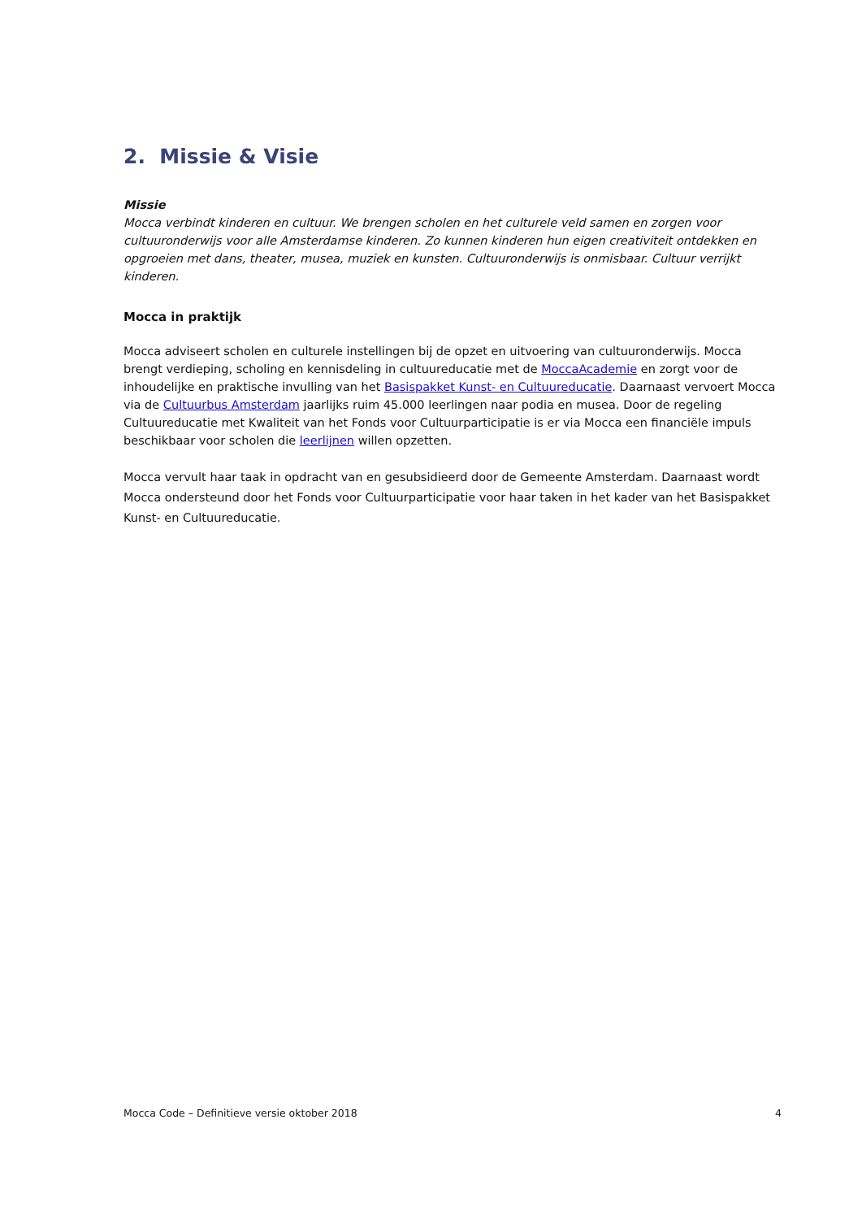2. Missie & Visie
Missie
Mocca verbindt kinderen en cultuur. We brengen scholen en het culturele veld samen en zorgen voor cultuuronderwijs voor alle Amsterdamse kinderen. Zo kunnen kinderen hun eigen creativiteit ontdekken en opgroeien met dans, theater, musea, muziek en kunsten. Cultuuronderwijs is onmisbaar. Cultuur verrijkt kinderen.
Mocca in praktijk
Mocca adviseert scholen en culturele instellingen bij de opzet en uitvoering van cultuuronderwijs. Mocca brengt verdieping, scholing en kennisdeling in cultuureducatie met de MoccaAcademie en zorgt voor de inhoudelijke en praktische invulling van het Basispakket Kunst- en Cultuureducatie. Daarnaast vervoert Mocca via de Cultuurbus Amsterdam jaarlijks ruim 45.000 leerlingen naar podia en musea. Door de regeling Cultuureducatie met Kwaliteit van het Fonds voor Cultuurparticipatie is er via Mocca een financiële impuls beschikbaar voor scholen die leerlijnen willen opzetten.
Mocca vervult haar taak in opdracht van en gesubsidieerd door de Gemeente Amsterdam. Daarnaast wordt Mocca ondersteund door het Fonds voor Cultuurparticipatie voor haar taken in het kader van het Basispakket Kunst- en Cultuureducatie.
Mocca Code – Definitieve versie oktober 2018 4